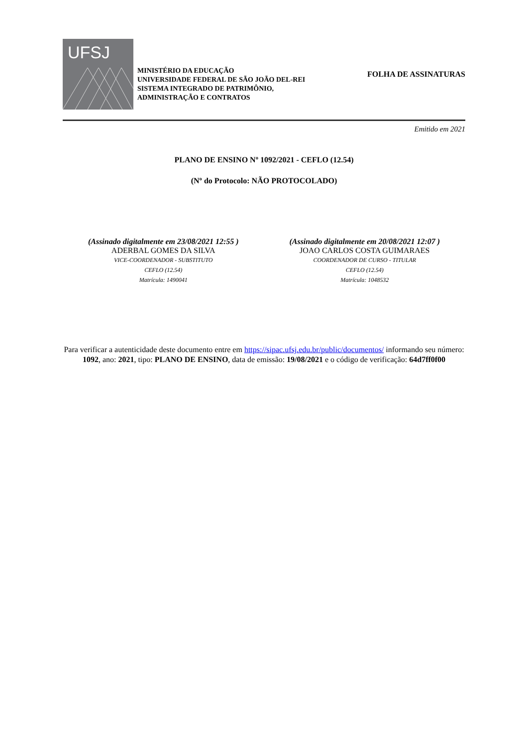UFSJ
MINISTÉRIO DA EDUCAÇÃO
UNIVERSIDADE FEDERAL DE SÃO JOÃO DEL-REI
SISTEMA INTEGRADO DE PATRIMÔNIO,
ADMINISTRAÇÃO E CONTRATOS
FOLHA DE ASSINATURAS
Emitido em 2021
PLANO DE ENSINO Nº 1092/2021 - CEFLO (12.54)
(Nº do Protocolo: NÃO PROTOCOLADO)
(Assinado digitalmente em 23/08/2021 12:55 )
ADERBAL GOMES DA SILVA
VICE-COORDENADOR - SUBSTITUTO
CEFLO (12.54)
Matrícula: 1490041
(Assinado digitalmente em 20/08/2021 12:07 )
JOAO CARLOS COSTA GUIMARAES
COORDENADOR DE CURSO - TITULAR
CEFLO (12.54)
Matrícula: 1048532
Para verificar a autenticidade deste documento entre em https://sipac.ufsj.edu.br/public/documentos/ informando seu número: 1092, ano: 2021, tipo: PLANO DE ENSINO, data de emissão: 19/08/2021 e o código de verificação: 64d7ff0f00